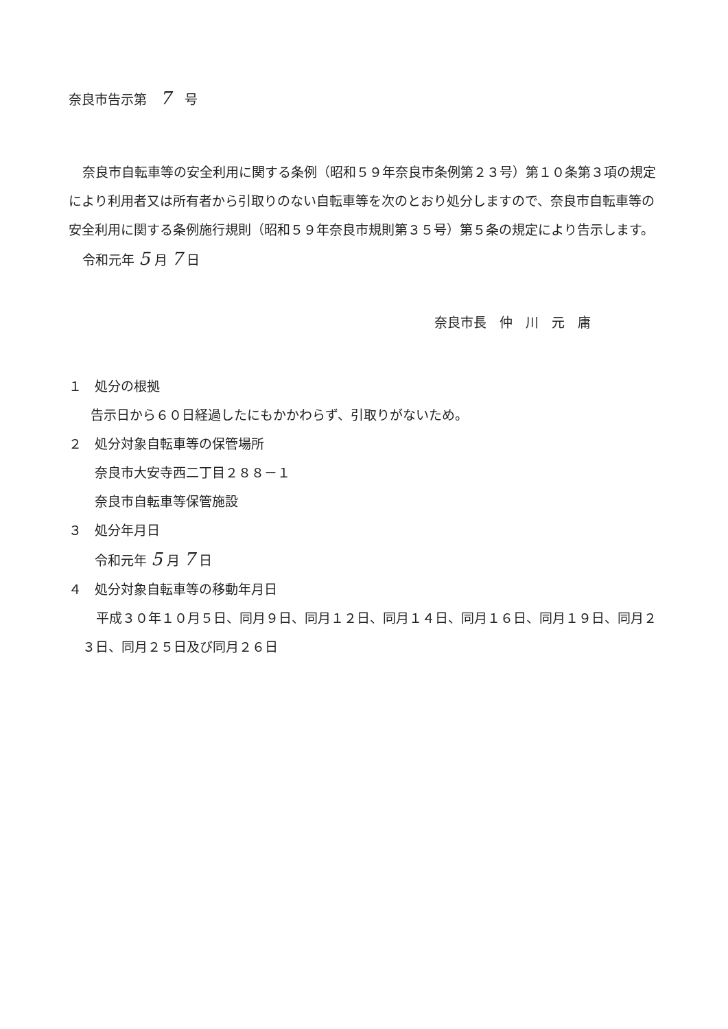奈良市告示第　7　号
奈良市自転車等の安全利用に関する条例（昭和５９年奈良市条例第２３号）第１０条第３項の規定により利用者又は所有者から引取りのない自転車等を次のとおり処分しますので、奈良市自転車等の安全利用に関する条例施行規則（昭和５９年奈良市規則第３５号）第５条の規定により告示します。
令和元年 5 月 7 日
奈良市長　仲　川　元　庸
１　処分の根拠
告示日から６０日経過したにもかかわらず、引取りがないため。
２　処分対象自転車等の保管場所
奈良市大安寺西二丁目２８８－１
奈良市自転車等保管施設
３　処分年月日
令和元年 5 月 7 日
４　処分対象自転車等の移動年月日
平成３０年１０月５日、同月９日、同月１２日、同月１４日、同月１６日、同月１９日、同月２３日、同月２５日及び同月２６日